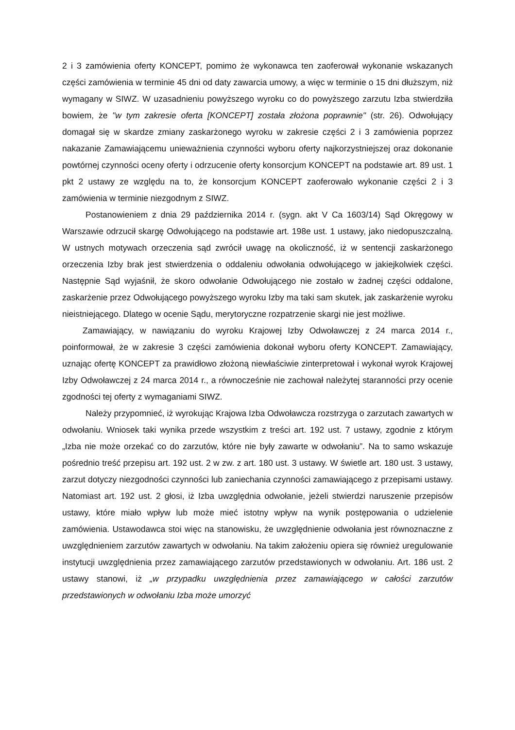2 i 3 zamówienia oferty KONCEPT, pomimo że wykonawca ten zaoferował wykonanie wskazanych części zamówienia w terminie 45 dni od daty zawarcia umowy, a więc w terminie o 15 dni dłuższym, niż wymagany w SIWZ. W uzasadnieniu powyższego wyroku co do powyższego zarzutu Izba stwierdziła bowiem, że "w tym zakresie oferta [KONCEPT] została złożona poprawnie" (str. 26). Odwołujący domagał się w skardze zmiany zaskarżonego wyroku w zakresie części 2 i 3 zamówienia poprzez nakazanie Zamawiającemu unieważnienia czynności wyboru oferty najkorzystniejszej oraz dokonanie powtórnej czynności oceny oferty i odrzucenie oferty konsorcjum KONCEPT na podstawie art. 89 ust. 1 pkt 2 ustawy ze względu na to, że konsorcjum KONCEPT zaoferowało wykonanie części 2 i 3 zamówienia w terminie niezgodnym z SIWZ.
Postanowieniem z dnia 29 października 2014 r. (sygn. akt V Ca 1603/14) Sąd Okręgowy w Warszawie odrzucił skargę Odwołującego na podstawie art. 198e ust. 1 ustawy, jako niedopuszczalną. W ustnych motywach orzeczenia sąd zwrócił uwagę na okoliczność, iż w sentencji zaskarżonego orzeczenia Izby brak jest stwierdzenia o oddaleniu odwołania odwołującego w jakiejkolwiek części. Następnie Sąd wyjaśnił, że skoro odwołanie Odwołującego nie zostało w żadnej części oddalone, zaskarżenie przez Odwołującego powyższego wyroku Izby ma taki sam skutek, jak zaskarżenie wyroku nieistniejącego. Dlatego w ocenie Sądu, merytoryczne rozpatrzenie skargi nie jest możliwe.
Zamawiający, w nawiązaniu do wyroku Krajowej Izby Odwoławczej z 24 marca 2014 r., poinformował, że w zakresie 3 części zamówienia dokonał wyboru oferty KONCEPT. Zamawiający, uznając ofertę KONCEPT za prawidłowo złożoną niewłaściwie zinterpretował i wykonał wyrok Krajowej Izby Odwoławczej z 24 marca 2014 r., a równocześnie nie zachował należytej staranności przy ocenie zgodności tej oferty z wymaganiami SIWZ.
Należy przypomnieć, iż wyrokując Krajowa Izba Odwoławcza rozstrzyga o zarzutach zawartych w odwołaniu. Wniosek taki wynika przede wszystkim z treści art. 192 ust. 7 ustawy, zgodnie z którym „Izba nie może orzekać co do zarzutów, które nie były zawarte w odwołaniu”. Na to samo wskazuje pośrednio treść przepisu art. 192 ust. 2 w zw. z art. 180 ust. 3 ustawy. W świetle art. 180 ust. 3 ustawy, zarzut dotyczy niezgodności czynności lub zaniechania czynności zamawiającego z przepisami ustawy. Natomiast art. 192 ust. 2 głosi, iż Izba uwzględnia odwołanie, jeżeli stwierdzi naruszenie przepisów ustawy, które miało wpływ lub może mieć istotny wpływ na wynik postępowania o udzielenie zamówienia. Ustawodawca stoi więc na stanowisku, że uwzględnienie odwołania jest równoznaczne z uwzględnieniem zarzutów zawartych w odwołaniu. Na takim założeniu opiera się również uregulowanie instytucji uwzględnienia przez zamawiającego zarzutów przedstawionych w odwołaniu. Art. 186 ust. 2 ustawy stanowi, iż „w przypadku uwzględnienia przez zamawiającego w całości zarzutów przedstawionych w odwołaniu Izba może umorzyć